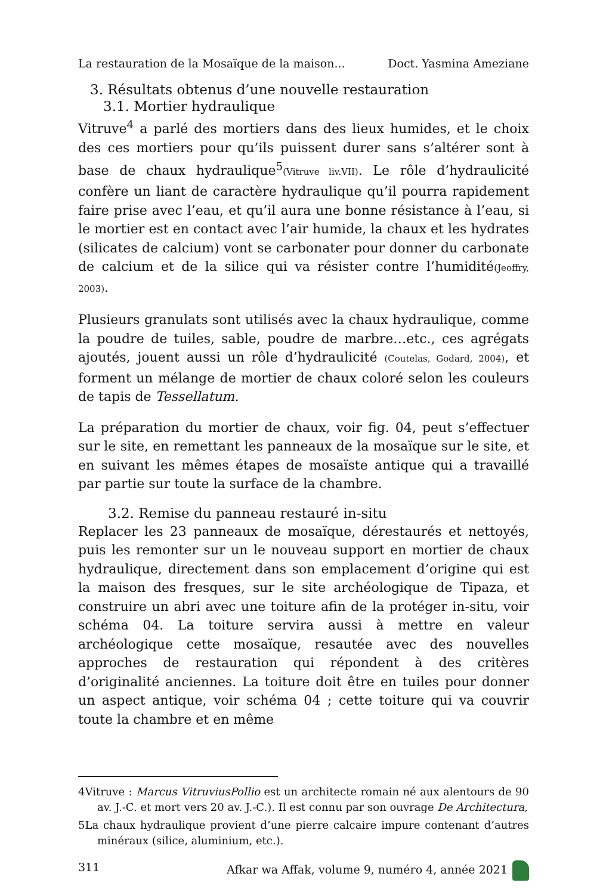La restauration de la Mosaïque de la maison... Doct. Yasmina Ameziane
3. Résultats obtenus d’une nouvelle restauration
3.1. Mortier hydraulique
Vitruve<sup>4</sup> a parlé des mortiers dans des lieux humides, et le choix des ces mortiers pour qu’ils puissent durer sans s’altérer sont à base de chaux hydraulique<sup>5</sup>(Vitruve liv.VII). Le rôle d’hydraulicité confère un liant de caractère hydraulique qu’il pourra rapidement faire prise avec l’eau, et qu’il aura une bonne résistance à l’eau, si le mortier est en contact avec l’air humide, la chaux et les hydrates (silicates de calcium) vont se carbonater pour donner du carbonate de calcium et de la silice qui va résister contre l’humidité(Jeoffry, 2003).
Plusieurs granulats sont utilisés avec la chaux hydraulique, comme la poudre de tuiles, sable, poudre de marbre…etc., ces agrégats ajoutés, jouent aussi un rôle d’hydraulicité (Coutelas, Godard, 2004), et forment un mélange de mortier de chaux coloré selon les couleurs de tapis de Tessellatum.
La préparation du mortier de chaux, voir fig. 04, peut s’effectuer sur le site, en remettant les panneaux de la mosaïque sur le site, et en suivant les mêmes étapes de mosaïste antique qui a travaillé par partie sur toute la surface de la chambre.
3.2. Remise du panneau restauré in-situ
Replacer les 23 panneaux de mosaïque, dérestaurés et nettoyés, puis les remonter sur un le nouveau support en mortier de chaux hydraulique, directement dans son emplacement d’origine qui est la maison des fresques, sur le site archéologique de Tipaza, et construire un abri avec une toiture afin de la protéger in-situ, voir schéma 04. La toiture servira aussi à mettre en valeur archéologique cette mosaïque, resautée avec des nouvelles approches de restauration qui répondent à des critères d’originalité anciennes. La toiture doit être en tuiles pour donner un aspect antique, voir schéma 04 ; cette toiture qui va couvrir toute la chambre et en même
4Vitruve : Marcus VitruviusPollio est un architecte romain né aux alentours de 90 av. J.-C. et mort vers 20 av. J.-C.). Il est connu par son ouvrage De Architectura,
5La chaux hydraulique provient d’une pierre calcaire impure contenant d’autres minéraux (silice, aluminium, etc.).
311 Afkar wa Affak, volume 9, numéro 4, année 2021